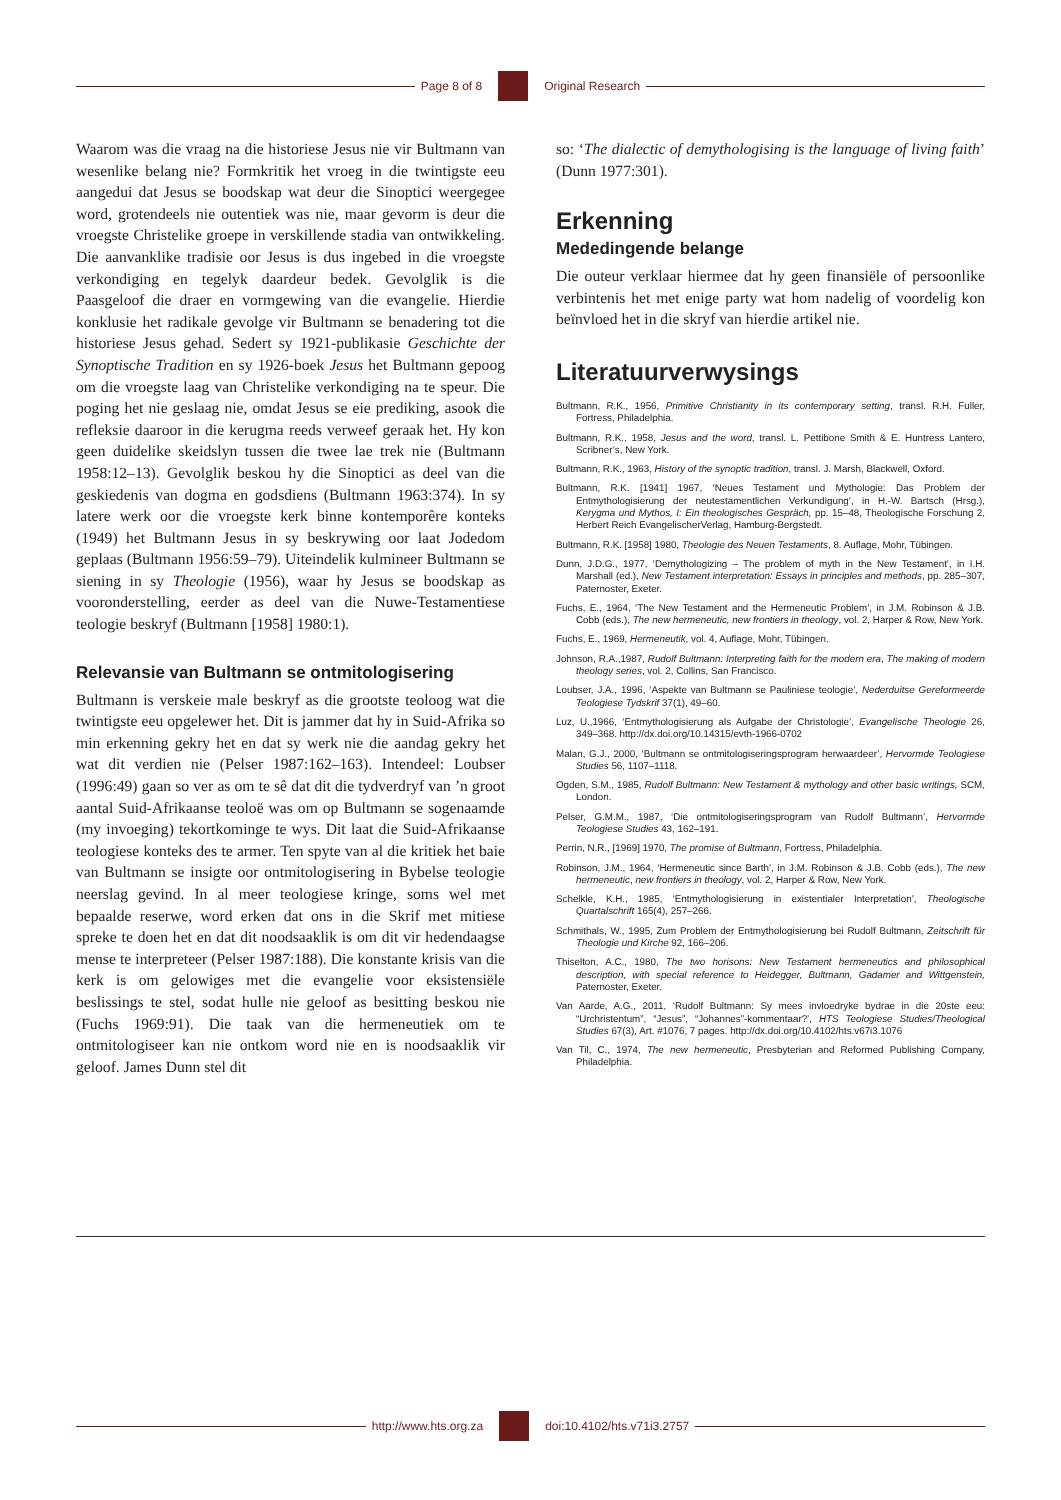Page 8 of 8 Original Research
Waarom was die vraag na die historiese Jesus nie vir Bultmann van wesenlike belang nie? Formkritik het vroeg in die twintigste eeu aangedui dat Jesus se boodskap wat deur die Sinoptici weergegee word, grotendeels nie outentiek was nie, maar gevorm is deur die vroegste Christelike groepe in verskillende stadia van ontwikkeling. Die aanvanklike tradisie oor Jesus is dus ingebed in die vroegste verkondiging en tegelyk daardeur bedek. Gevolglik is die Paasgeloof die draer en vormgewing van die evangelie. Hierdie konklusie het radikale gevolge vir Bultmann se benadering tot die historiese Jesus gehad. Sedert sy 1921-publikasie Geschichte der Synoptische Tradition en sy 1926-boek Jesus het Bultmann gepoog om die vroegste laag van Christelike verkondiging na te speur. Die poging het nie geslaag nie, omdat Jesus se eie prediking, asook die refleksie daaroor in die kerugma reeds verweef geraak het. Hy kon geen duidelike skeidslyn tussen die twee lae trek nie (Bultmann 1958:12–13). Gevolglik beskou hy die Sinoptici as deel van die geskiedenis van dogma en godsdiens (Bultmann 1963:374). In sy latere werk oor die vroegste kerk binne kontemporêre konteks (1949) het Bultmann Jesus in sy beskrywing oor laat Jodedom geplaas (Bultmann 1956:59–79). Uiteindelik kulmineer Bultmann se siening in sy Theologie (1956), waar hy Jesus se boodskap as vooronderstelling, eerder as deel van die Nuwe-Testamentiese teologie beskryf (Bultmann [1958] 1980:1).
Relevansie van Bultmann se ontmitologisering
Bultmann is verskeie male beskryf as die grootste teoloog wat die twintigste eeu opgelewer het. Dit is jammer dat hy in Suid-Afrika so min erkenning gekry het en dat sy werk nie die aandag gekry het wat dit verdien nie (Pelser 1987:162–163). Intendeel: Loubser (1996:49) gaan so ver as om te sê dat dit die tydverdryf van ’n groot aantal Suid-Afrikaanse teoloë was om op Bultmann se sogenaamde (my invoeging) tekortkominge te wys. Dit laat die Suid-Afrikaanse teologiese konteks des te armer. Ten spyte van al die kritiek het baie van Bultmann se insigte oor ontmitologisering in Bybelse teologie neerslag gevind. In al meer teologiese kringe, soms wel met bepaalde reserwe, word erken dat ons in die Skrif met mitiese spreke te doen het en dat dit noodsaaklik is om dit vir hedendaagse mense te interpreteer (Pelser 1987:188). Die konstante krisis van die kerk is om gelowiges met die evangelie voor eksistensiële beslissings te stel, sodat hulle nie geloof as besitting beskou nie (Fuchs 1969:91). Die taak van die hermeneutiek om te ontmitologiseer kan nie ontkom word nie en is noodsaaklik vir geloof. James Dunn stel dit
so: ‘The dialectic of demythologising is the language of living faith’ (Dunn 1977:301).
Erkenning
Mededingende belange
Die outeur verklaar hiermee dat hy geen finansiële of persoonlike verbintenis het met enige party wat hom nadelig of voordelig kon beïnvloed het in die skryf van hierdie artikel nie.
Literatuurverwysings
Bultmann, R.K., 1956, Primitive Christianity in its contemporary setting, transl. R.H. Fuller, Fortress, Philadelphia.
Bultmann, R.K., 1958, Jesus and the word, transl. L. Pettibone Smith & E. Huntress Lantero, Scribner’s, New York.
Bultmann, R.K., 1963, History of the synoptic tradition, transl. J. Marsh, Blackwell, Oxford.
Bultmann, R.K. [1941] 1967, ‘Neues Testament und Mythologie: Das Problem der Entmythologisierung der neutestamentlichen Verkundigung’, in H.-W. Bartsch (Hrsg.), Kerygma und Mythos, I: Ein theologisches Gespräch, pp. 15–48, Theologische Forschung 2, Herbert Reich EvangelischerVerlag, Hamburg-Bergstedt.
Bultmann, R.K. [1958] 1980, Theologie des Neuen Testaments, 8. Auflage, Mohr, Tübingen.
Dunn, J.D.G., 1977, ‘Demythologizing – The problem of myth in the New Testament’, in I.H. Marshall (ed.), New Testament interpretation: Essays in principles and methods, pp. 285–307, Paternoster, Exeter.
Fuchs, E., 1964, ‘The New Testament and the Hermeneutic Problem’, in J.M. Robinson & J.B. Cobb (eds.), The new hermeneutic, new frontiers in theology, vol. 2, Harper & Row, New York.
Fuchs, E., 1969, Hermeneutik, vol. 4, Auflage, Mohr, Tübingen.
Johnson, R.A.,1987, Rudolf Bultmann: Interpreting faith for the modern era, The making of modern theology series, vol. 2, Collins, San Francisco.
Loubser, J.A., 1996, ‘Aspekte van Bultmann se Pauliniese teologie’, Nederduitse Gereformeerde Teologiese Tydskrif 37(1), 49–60.
Luz, U.,1966, ‘Entmythologisierung als Aufgabe der Christologie’, Evangelische Theologie 26, 349–368. http://dx.doi.org/10.14315/evth-1966-0702
Malan, G.J., 2000, ‘Bultmann se ontmitologiseringsprogram herwaardeer’, Hervormde Teologiese Studies 56, 1107–1118.
Ogden, S.M., 1985, Rudolf Bultmann: New Testament & mythology and other basic writings, SCM, London.
Pelser, G.M.M., 1987, ‘Die ontmitologiseringsprogram van Rudolf Bultmann’, Hervormde Teologiese Studies 43, 162–191.
Perrin, N.R., [1969] 1970, The promise of Bultmann, Fortress, Philadelphia.
Robinson, J.M., 1964, ‘Hermeneutic since Barth’, in J.M. Robinson & J.B. Cobb (eds.), The new hermeneutic, new frontiers in theology, vol. 2, Harper & Row, New York.
Schelkle, K.H., 1985, ‘Entmythologisierung in existentialer Interpretation’, Theologische Quartalschrift 165(4), 257–266.
Schmithals, W., 1995, Zum Problem der Entmythologisierung bei Rudolf Bultmann, Zeitschrift für Theologie und Kirche 92, 166–206.
Thiselton, A.C., 1980, The two horisons: New Testament hermeneutics and philosophical description, with special reference to Heidegger, Bultmann, Gadamer and Wittgenstein, Paternoster, Exeter.
Van Aarde, A.G., 2011, ‘Rudolf Bultmann: Sy mees invloedryke bydrae in die 20ste eeu: “Urchristentum”, “Jesus”, “Johannes”-kommentaar?’, HTS Teologiese Studies/Theological Studies 67(3), Art. #1076, 7 pages. http://dx.doi.org/10.4102/hts.v67i3.1076
Van Til, C., 1974, The new hermeneutic, Presbyterian and Reformed Publishing Company, Philadelphia.
http://www.hts.org.za doi:10.4102/hts.v71i3.2757